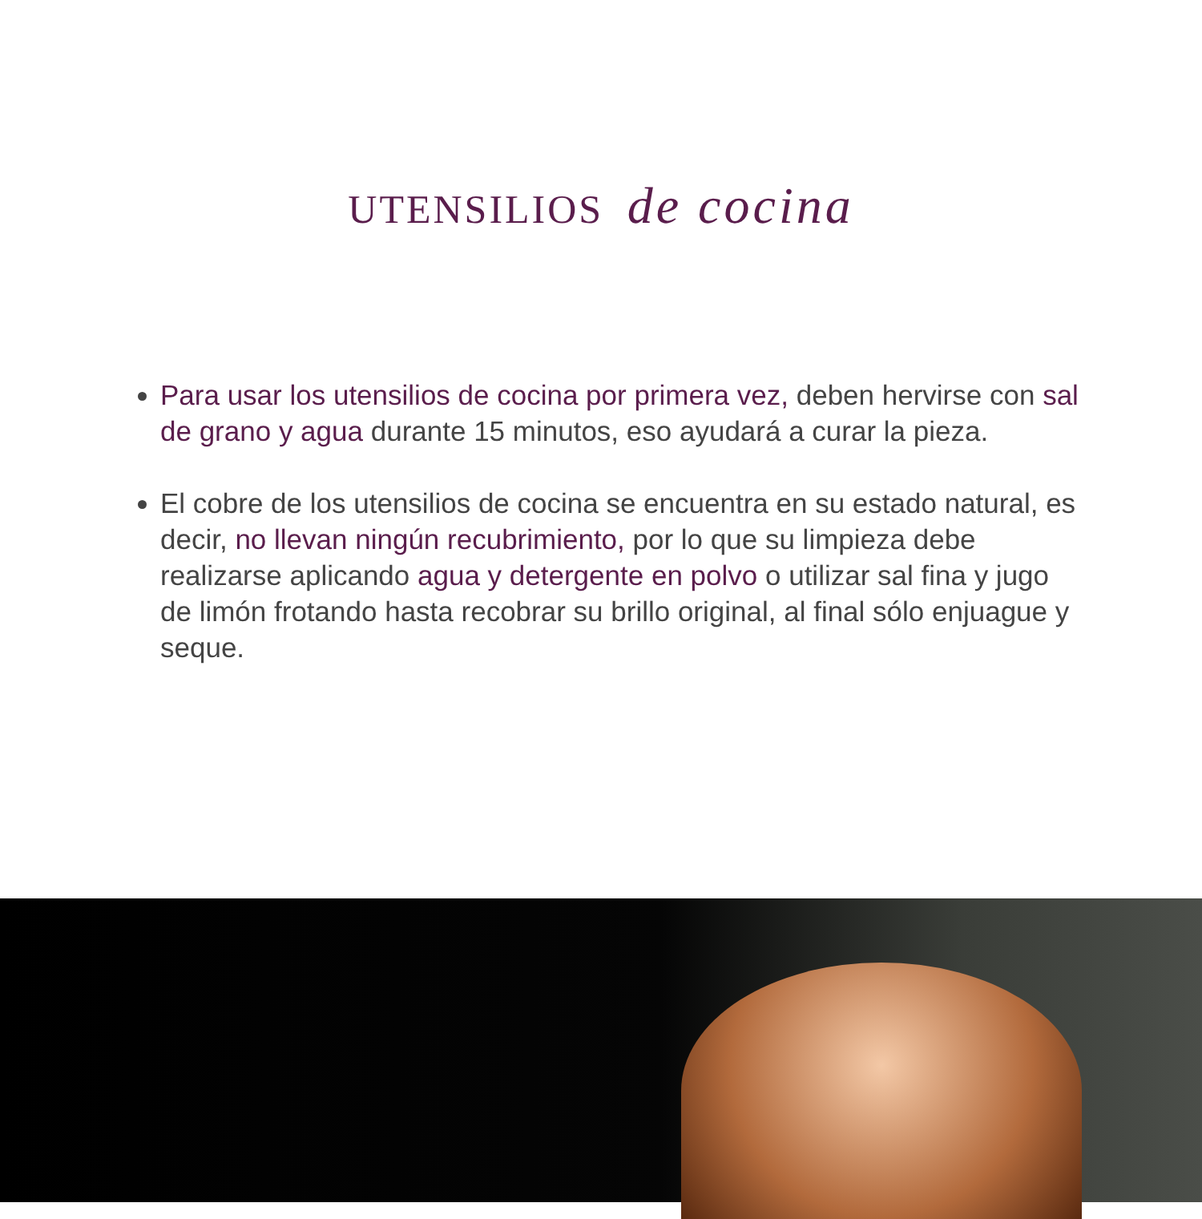UTENSILIOS de cocina
Para usar los utensilios de cocina por primera vez, deben hervirse con sal de grano y agua durante 15 minutos, eso ayudará a curar la pieza.
El cobre de los utensilios de cocina se encuentra en su estado natural, es decir, no llevan ningún recubrimiento, por lo que su limpieza debe realizarse aplicando agua y detergente en polvo o utilizar sal fina y jugo de limón frotando hasta recobrar su brillo original, al final sólo enjuague y seque.